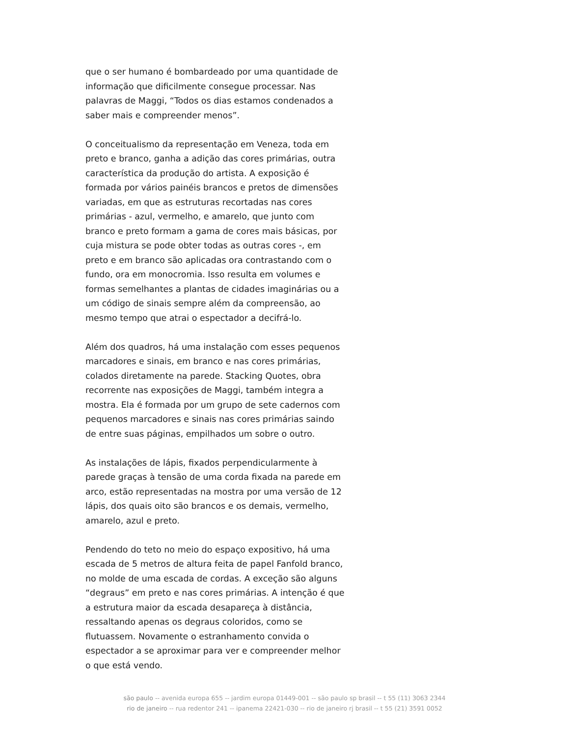que o ser humano é bombardeado por uma quantidade de informação que dificilmente consegue processar. Nas palavras de Maggi, “Todos os dias estamos condenados a saber mais e compreender menos”.
O conceitualismo da representação em Veneza, toda em preto e branco, ganha a adição das cores primárias, outra característica da produção do artista. A exposição é formada por vários painéis brancos e pretos de dimensões variadas, em que as estruturas recortadas nas cores primárias - azul, vermelho, e amarelo, que junto com branco e preto formam a gama de cores mais básicas, por cuja mistura se pode obter todas as outras cores -, em preto e em branco são aplicadas ora contrastando com o fundo, ora em monocromia. Isso resulta em volumes e formas semelhantes a plantas de cidades imaginárias ou a um código de sinais sempre além da compreensão, ao mesmo tempo que atrai o espectador a decifrá-lo.
Além dos quadros, há uma instalação com esses pequenos marcadores e sinais, em branco e nas cores primárias, colados diretamente na parede. Stacking Quotes, obra recorrente nas exposições de Maggi, também integra a mostra. Ela é formada por um grupo de sete cadernos com pequenos marcadores e sinais nas cores primárias saindo de entre suas páginas, empilhados um sobre o outro.
As instalações de lápis, fixados perpendicularmente à parede graças à tensão de uma corda fixada na parede em arco, estão representadas na mostra por uma versão de 12 lápis, dos quais oito são brancos e os demais, vermelho, amarelo, azul e preto.
Pendendo do teto no meio do espaço expositivo, há uma escada de 5 metros de altura feita de papel Fanfold branco, no molde de uma escada de cordas. A exceção são alguns “degraus” em preto e nas cores primárias. A intenção é que a estrutura maior da escada desapareça à distância, ressaltando apenas os degraus coloridos, como se flutuassem. Novamente o estranhamento convida o espectador a se aproximar para ver e compreender melhor o que está vendo.
são paulo -- avenida europa 655 -- jardim europa 01449-001 -- são paulo sp brasil -- t 55 (11) 3063 2344
rio de janeiro -- rua redentor 241 -- ipanema 22421-030 -- rio de janeiro rj brasil -- t 55 (21) 3591 0052